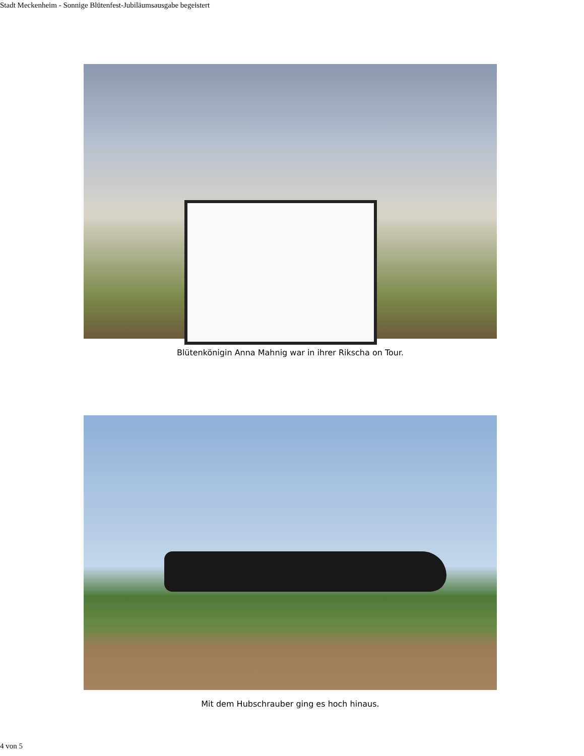Stadt Meckenheim - Sonnige Blütenfest-Jubiläumsausgabe begeistert
Blütenkönigin Anna Mahnig war in ihrer Rikscha on Tour.
Mit dem Hubschrauber ging es hoch hinaus.
4 von 5